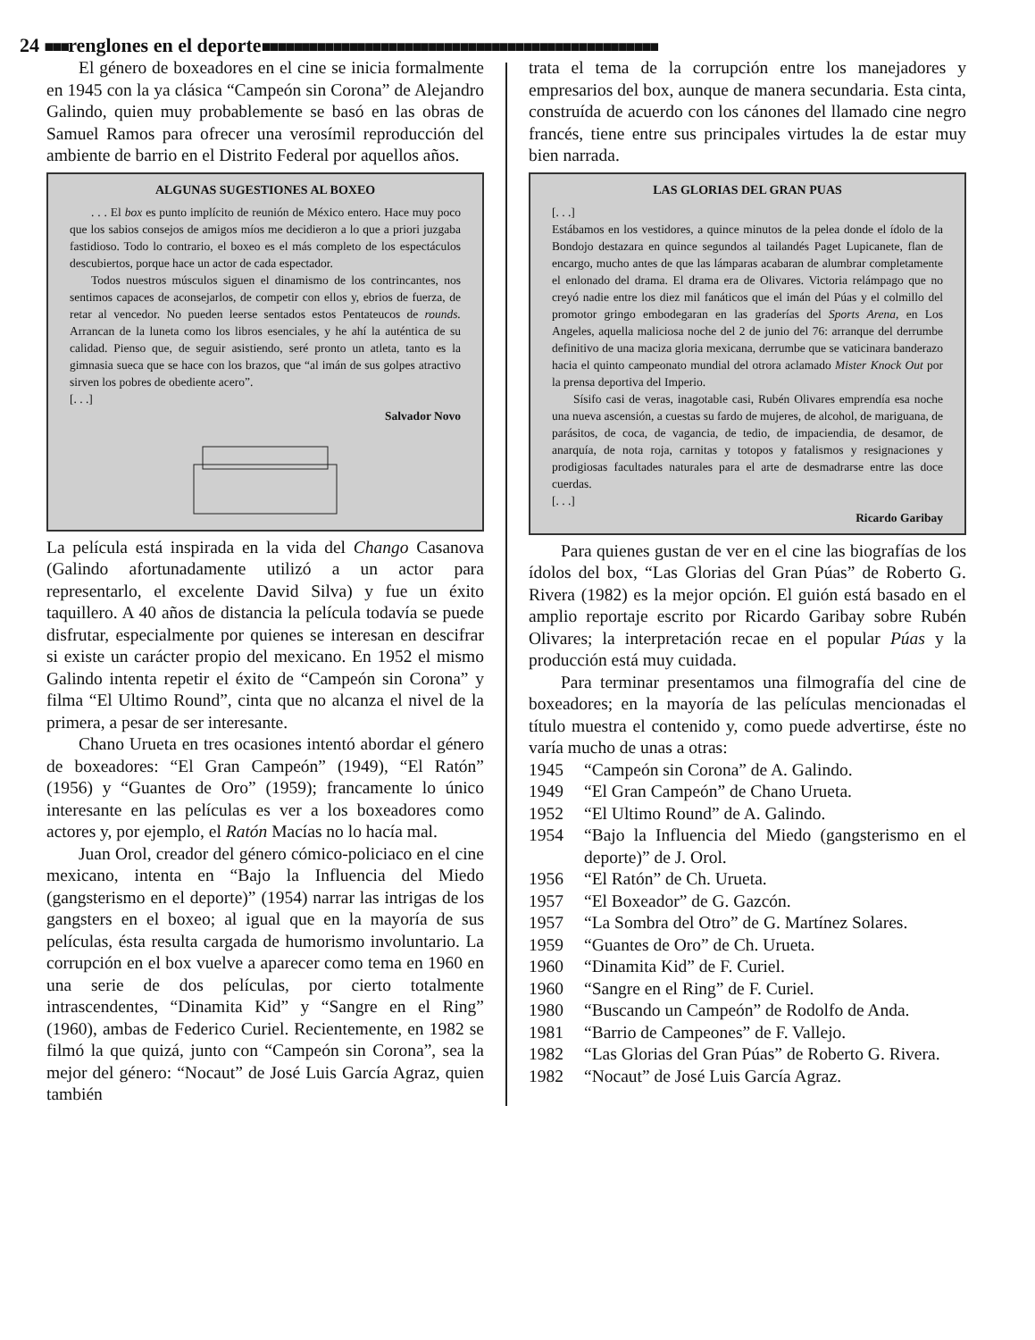24 ■■■renglones en el deporte■■■■■■■■■■■■■■■■■■■■■■■■■■■■■■■■■■■■■■■■■■■■■■■■■■
El género de boxeadores en el cine se inicia formalmente en 1945 con la ya clásica “Campeón sin Corona” de Alejandro Galindo, quien muy probablemente se basó en las obras de Samuel Ramos para ofrecer una verosímil reproducción del ambiente de barrio en el Distrito Federal por aquellos años.
ALGUNAS SUGESTIONES AL BOXEO
. . . El box es punto implícito de reunión de México entero. Hace muy poco que los sabios consejos de amigos míos me decidieron a lo que a priori juzgaba fastidioso. Todo lo contrario, el boxeo es el más completo de los espectáculos descubiertos, porque hace un actor de cada espectador.
Todos nuestros músculos siguen el dinamismo de los contrincantes, nos sentimos capaces de aconsejarlos, de competir con ellos y, ebrios de fuerza, de retar al vencedor. No pueden leerse sentados estos Pentateucos de rounds. Arrancan de la luneta como los libros esenciales, y he ahí la auténtica de su calidad. Pienso que, de seguir asistiendo, seré pronto un atleta, tanto es la gimnasia sueca que se hace con los brazos, que “al imán de sus golpes atractivo sirven los pobres de obediente acero”.
[. . .]
Salvador Novo
La película está inspirada en la vida del Chango Casanova (Galindo afortunadamente utilizó a un actor para representarlo, el excelente David Silva) y fue un éxito taquillero. A 40 años de distancia la película todavía se puede disfrutar, especialmente por quienes se interesan en descifrar si existe un carácter propio del mexicano. En 1952 el mismo Galindo intenta repetir el éxito de “Campeón sin Corona” y filma “El Ultimo Round”, cinta que no alcanza el nivel de la primera, a pesar de ser interesante.
Chano Urueta en tres ocasiones intentó abordar el género de boxeadores: “El Gran Campeón” (1949), “El Ratón” (1956) y “Guantes de Oro” (1959); francamente lo único interesante en las películas es ver a los boxeadores como actores y, por ejemplo, el Ratón Macías no lo hacía mal.
Juan Orol, creador del género cómico-policiaco en el cine mexicano, intenta en “Bajo la Influencia del Miedo (gangsterismo en el deporte)” (1954) narrar las intrigas de los gangsters en el boxeo; al igual que en la mayoría de sus películas, ésta resulta cargada de humorismo involuntario. La corrupción en el box vuelve a aparecer como tema en 1960 en una serie de dos películas, por cierto totalmente intrascendentes, “Dinamita Kid” y “Sangre en el Ring” (1960), ambas de Federico Curiel. Recientemente, en 1982 se filmó la que quizá, junto con “Campeón sin Corona”, sea la mejor del género: “Nocaut” de José Luis García Agraz, quien también
trata el tema de la corrupción entre los manejadores y empresarios del box, aunque de manera secundaria. Esta cinta, construída de acuerdo con los cánones del llamado cine negro francés, tiene entre sus principales virtudes la de estar muy bien narrada.
LAS GLORIAS DEL GRAN PUAS
[. . .]
Estábamos en los vestidores, a quince minutos de la pelea donde el ídolo de la Bondojo destazara en quince segundos al tailandés Paget Lupicanete, flan de encargo, mucho antes de que las lámparas acabaran de alumbrar completamente el enlonado del drama. El drama era de Olivares. Victoria relámpago que no creyó nadie entre los diez mil fanáticos que el imán del Púas y el colmillo del promotor gringo embodegaran en las graderías del Sports Arena, en Los Angeles, aquella maliciosa noche del 2 de junio del 76: arranque del derrumbe definitivo de una maciza gloria mexicana, derrumbe que se vaticinara banderazo hacia el quinto campeonato mundial del otrora aclamado Mister Knock Out por la prensa deportiva del Imperio.
Sísifo casi de veras, inagotable casi, Rubén Olivares emprendía esa noche una nueva ascensión, a cuestas su fardo de mujeres, de alcohol, de mariguana, de parásitos, de coca, de vagancia, de tedio, de impaciendia, de desamor, de anarquía, de nota roja, carnitas y totopos y fatalismos y resignaciones y prodigiosas facultades naturales para el arte de desmadrarse entre las doce cuerdas.
[. . .]
Ricardo Garibay
Para quienes gustan de ver en el cine las biografías de los ídolos del box, “Las Glorias del Gran Púas” de Roberto G. Rivera (1982) es la mejor opción. El guión está basado en el amplio reportaje escrito por Ricardo Garibay sobre Rubén Olivares; la interpretación recae en el popular Púas y la producción está muy cuidada.
Para terminar presentamos una filmografía del cine de boxeadores; en la mayoría de las películas mencionadas el título muestra el contenido y, como puede advertirse, éste no varía mucho de unas a otras:
1945 “Campeón sin Corona” de A. Galindo.
1949 “El Gran Campeón” de Chano Urueta.
1952 “El Ultimo Round” de A. Galindo.
1954 “Bajo la Influencia del Miedo (gangsterismo en el deporte)” de J. Orol.
1956 “El Ratón” de Ch. Urueta.
1957 “El Boxeador” de G. Gazcón.
1957 “La Sombra del Otro” de G. Martínez Solares.
1959 “Guantes de Oro” de Ch. Urueta.
1960 “Dinamita Kid” de F. Curiel.
1960 “Sangre en el Ring” de F. Curiel.
1980 “Buscando un Campeón” de Rodolfo de Anda.
1981 “Barrio de Campeones” de F. Vallejo.
1982 “Las Glorias del Gran Púas” de Roberto G. Rivera.
1982 “Nocaut” de José Luis García Agraz.